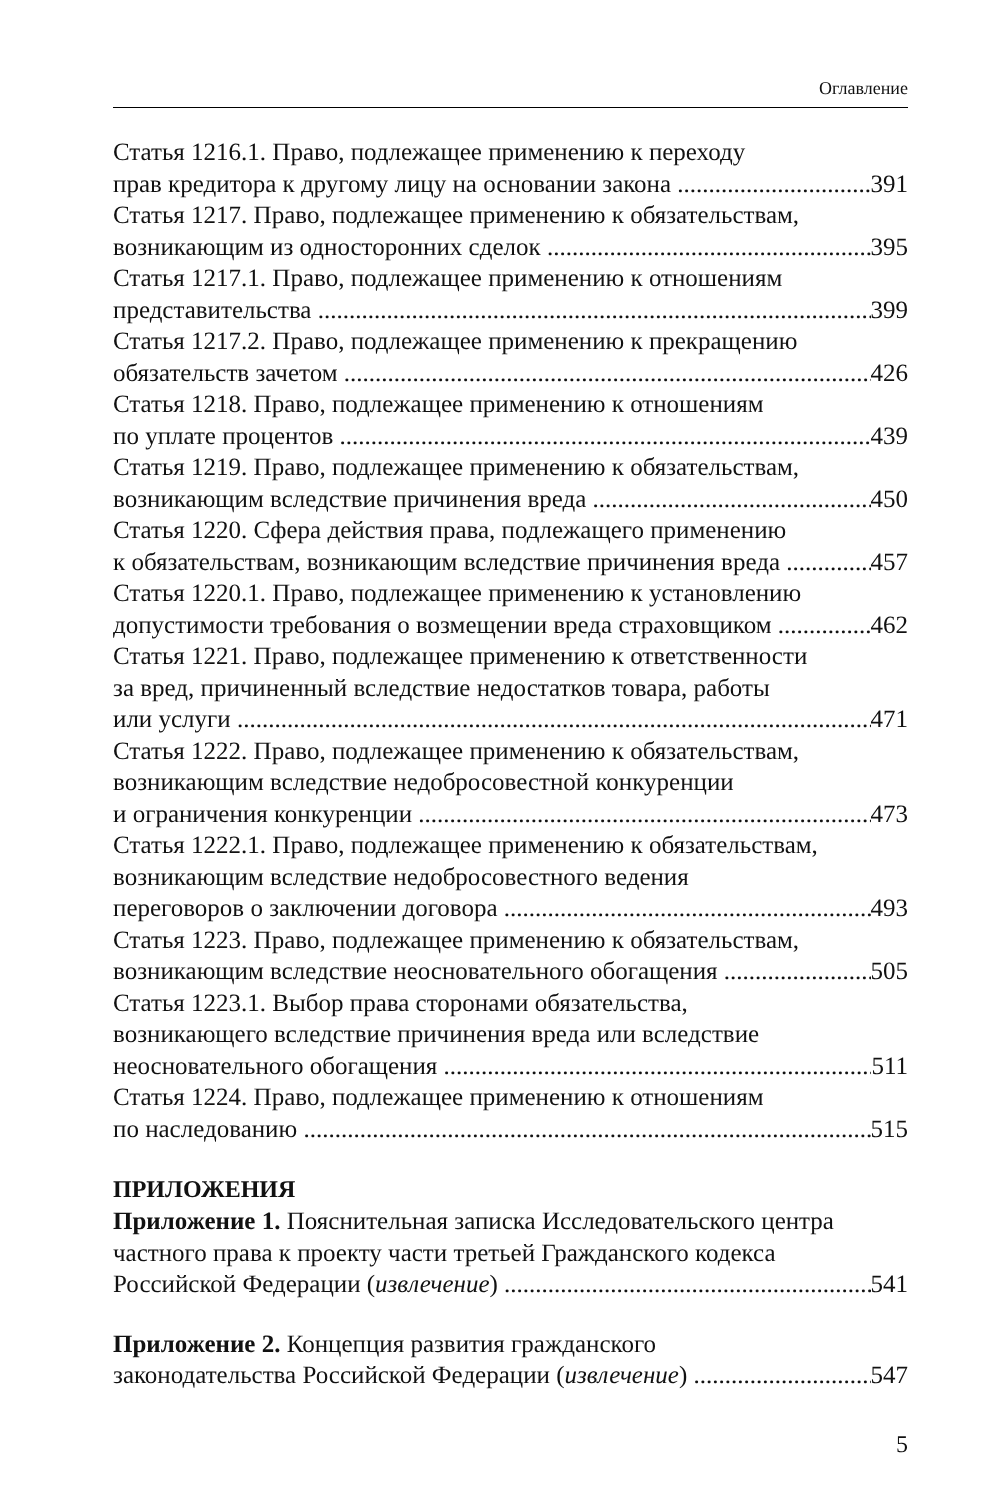Оглавление
Статья 1216.1. Право, подлежащее применению к переходу
прав кредитора к другому лицу на основании закона 391
Статья 1217. Право, подлежащее применению к обязательствам,
возникающим из односторонних сделок 395
Статья 1217.1. Право, подлежащее применению к отношениям
представительства 399
Статья 1217.2. Право, подлежащее применению к прекращению
обязательств зачетом 426
Статья 1218. Право, подлежащее применению к отношениям
по уплате процентов 439
Статья 1219. Право, подлежащее применению к обязательствам,
возникающим вследствие причинения вреда 450
Статья 1220. Сфера действия права, подлежащего применению
к обязательствам, возникающим вследствие причинения вреда 457
Статья 1220.1. Право, подлежащее применению к установлению
допустимости требования о возмещении вреда страховщиком 462
Статья 1221. Право, подлежащее применению к ответственности
за вред, причиненный вследствие недостатков товара, работы
или услуги 471
Статья 1222. Право, подлежащее применению к обязательствам,
возникающим вследствие недобросовестной конкуренции
и ограничения конкуренции 473
Статья 1222.1. Право, подлежащее применению к обязательствам,
возникающим вследствие недобросовестного ведения
переговоров о заключении договора 493
Статья 1223. Право, подлежащее применению к обязательствам,
возникающим вследствие неосновательного обогащения 505
Статья 1223.1. Выбор права сторонами обязательства,
возникающего вследствие причинения вреда или вследствие
неосновательного обогащения 511
Статья 1224. Право, подлежащее применению к отношениям
по наследованию 515
ПРИЛОЖЕНИЯ
Приложение 1. Пояснительная записка Исследовательского центра
частного права к проекту части третьей Гражданского кодекса
Российской Федерации (извлечение) 541
Приложение 2. Концепция развития гражданского
законодательства Российской Федерации (извлечение) 547
5